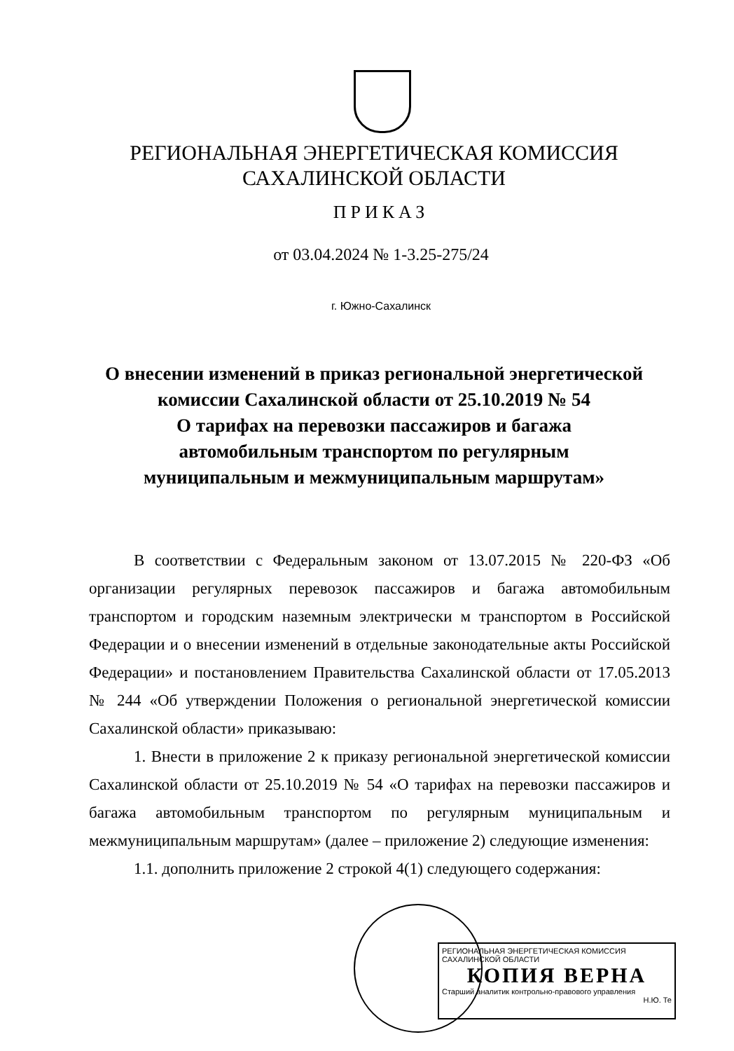РЕГИОНАЛЬНАЯ ЭНЕРГЕТИЧЕСКАЯ КОМИССИЯ
САХАЛИНСКОЙ ОБЛАСТИ
ПРИКАЗ
от 03.04.2024 № 1-3.25-275/24
г. Южно-Сахалинск
О внесении изменений в приказ региональной энергетической
комиссии Сахалинской области от 25.10.2019 № 54
О тарифах на перевозки пассажиров и багажа
автомобильным транспортом по регулярным
муниципальным и межмуниципальным маршрутам»
В соответствии с Федеральным законом от 13.07.2015 № 220-ФЗ «Об организации регулярных перевозок пассажиров и багажа автомобильным транспортом и городским наземным электрически м транспортом в Российской Федерации и о внесении изменений в отдельные законодательные акты Российской Федерации» и постановлением Правительства Сахалинской области от 17.05.2013 № 244 «Об утверждении Положения о региональной энергетической комиссии Сахалинской области» приказываю:
1. Внести в приложение 2 к приказу региональной энергетической комиссии Сахалинской области от 25.10.2019 № 54 «О тарифах на перевозки пассажиров и багажа автомобильным транспортом по регулярным муниципальным и межмуниципальным маршрутам» (далее – приложение 2) следующие изменения:
1.1. дополнить приложение 2 строкой 4(1) следующего содержания:
РЕГИОНАЛЬНАЯ ЭНЕРГЕТИЧЕСКАЯ КОМИССИЯ САХАЛИНСКОЙ ОБЛАСТИ
КОПИЯ ВЕРНА
Старший аналитик контрольно-правового управления
Н.Ю. Те